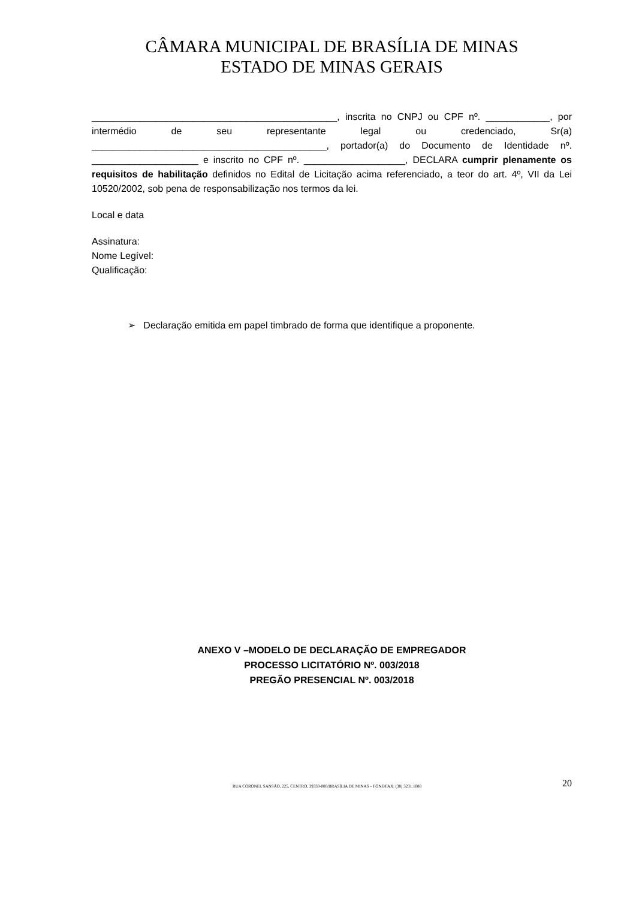CÂMARA MUNICIPAL DE BRASÍLIA DE MINAS
ESTADO DE MINAS GERAIS
______________________________________________, inscrita no CNPJ ou CPF nº. ____________, por intermédio de seu representante legal ou credenciado, Sr(a) ____________________________________________, portador(a) do Documento de Identidade nº. ____________________ e inscrito no CPF nº. ___________________, DECLARA cumprir plenamente os requisitos de habilitação definidos no Edital de Licitação acima referenciado, a teor do art. 4º, VII da Lei 10520/2002, sob pena de responsabilização nos termos da lei.
Local e data
Assinatura:
Nome Legível:
Qualificação:
➢ Declaração emitida em papel timbrado de forma que identifique a proponente.
ANEXO V –MODELO DE DECLARAÇÃO DE EMPREGADOR
PROCESSO LICITATÓRIO Nº. 003/2018
PREGÃO PRESENCIAL Nº. 003/2018
RUA CORONEL SANSÃO, 225, CENTRO, 39330-000/BRASÍLIA DE MINAS – FONE/FAX: (38) 3231.1088 20